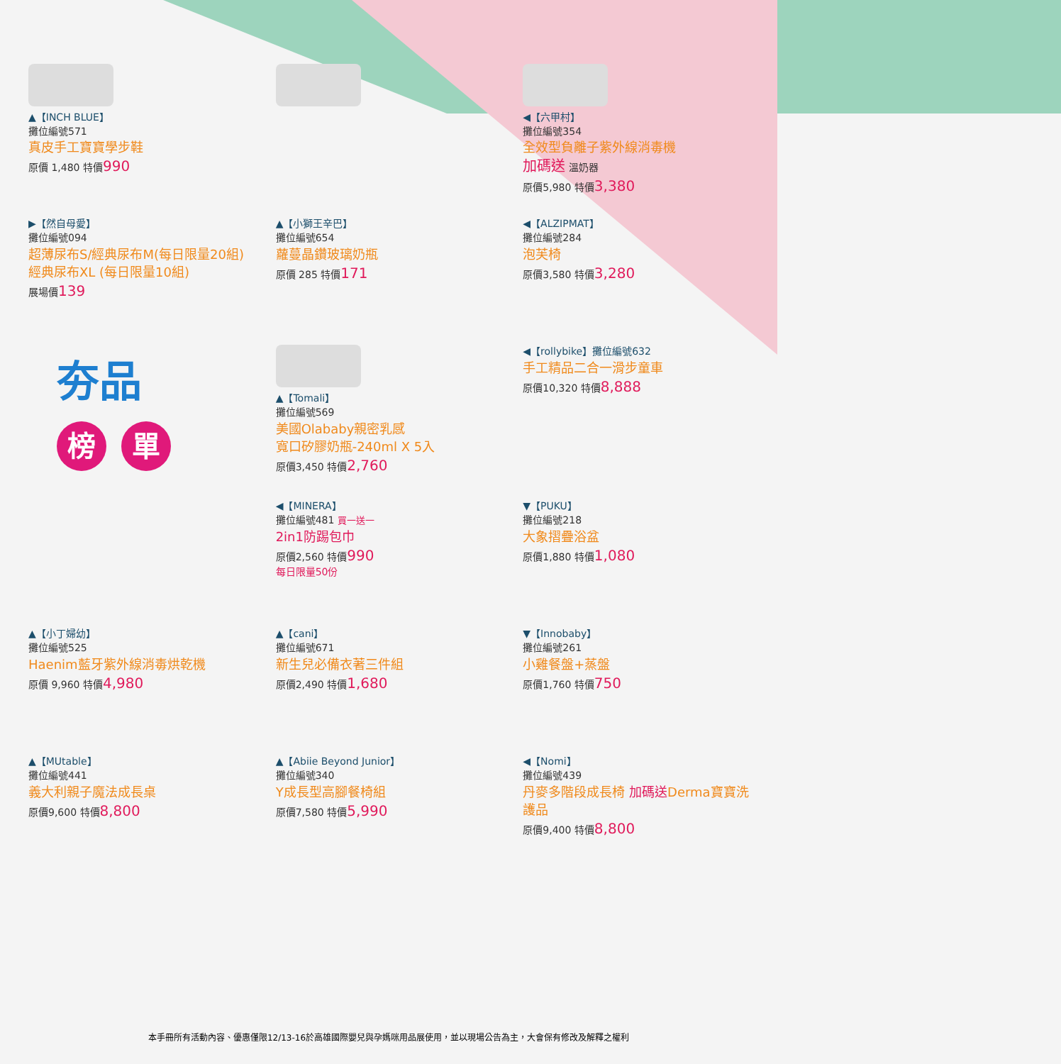▲【INCH BLUE】
攤位編號571
真皮手工寶寶學步鞋
原價 1,480 特價990
◀【六甲村】
攤位編號354
全效型負離子紫外線消毒機
加碼送 溫奶器
原價5,980 特價3,380
▶【然自母愛】
攤位編號094
超薄尿布S/經典尿布M(每日限量20組)
經典尿布XL (每日限量10組)
展場價139
▲【小獅王辛巴】
攤位編號654
蘿蔓晶鑽玻璃奶瓶
原價 285 特價171
◀【ALZIPMAT】
攤位編號284
泡芙椅
原價3,580 特價3,280
夯品
榜 單
▲【Tomali】
攤位編號569
美國Olababy親密乳感
寬口矽膠奶瓶-240ml X 5入
原價3,450 特價2,760
◀【rollybike】攤位編號632
手工精品二合一滑步童車
原價10,320 特價8,888
◀【MINERA】
攤位編號481 買一送一
2in1防踢包巾
原價2,560 特價990
每日限量50份
▼【PUKU】
攤位編號218
大象摺疊浴盆
原價1,880 特價1,080
▲【小丁婦幼】
攤位編號525
Haenim藍牙紫外線消毒烘乾機
原價 9,960 特價4,980
▲【cani】
攤位編號671
新生兒必備衣著三件組
原價2,490 特價1,680
▼【Innobaby】
攤位編號261
小雞餐盤+蒸盤
原價1,760 特價750
▲【MUtable】
攤位編號441
義大利親子魔法成長桌
原價9,600 特價8,800
▲【Abiie Beyond Junior】
攤位編號340
Y成長型高腳餐椅組
原價7,580 特價5,990
◀【Nomi】
攤位編號439
丹麥多階段成長椅 加碼送Derma寶寶洗護品
原價9,400 特價8,800
本手冊所有活動內容、優惠僅限12/13-16於高雄國際嬰兒與孕媽咪用品展使用，並以現場公告為主，大會保有修改及解釋之權利